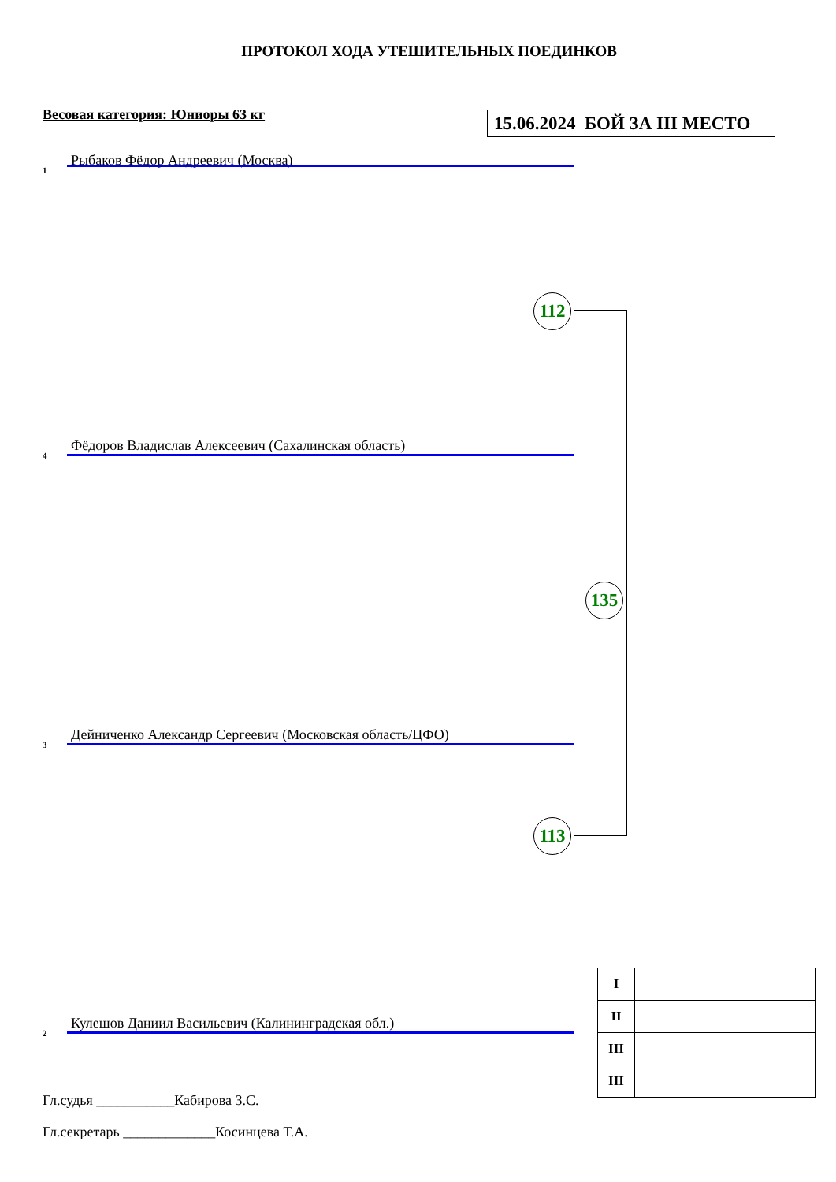ПРОТОКОЛ ХОДА УТЕШИТЕЛЬНЫХ ПОЕДИНКОВ
Весовая категория: Юниоры 63 кг
15.06.2024 БОЙ ЗА III МЕСТО
1 Рыбаков Фёдор Андреевич (Москва)
112
4 Фёдоров Владислав Алексеевич (Сахалинская область)
135
3 Дейниченко Александр Сергеевич (Московская область/ЦФО)
113
2 Кулешов Даниил Васильевич (Калининградская обл.)
| I | |
| II | |
| III | |
| III | |
Гл.судья ___________Кабирова З.С.
Гл.секретарь _____________Косинцева Т.А.